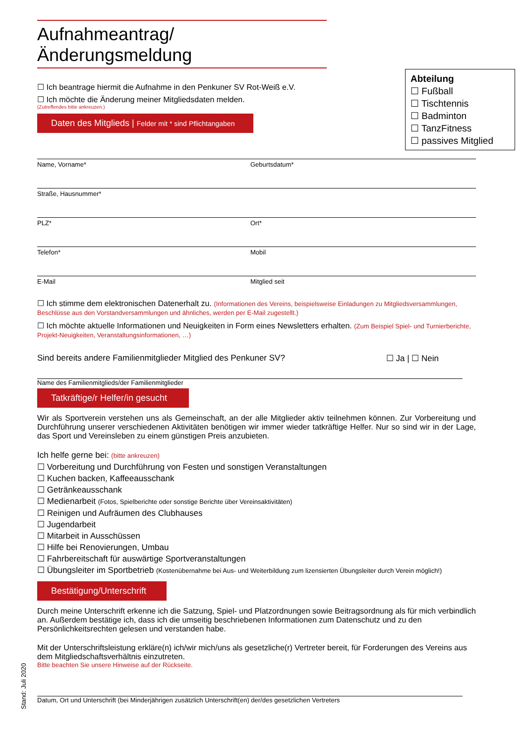Aufnahmeantrag/Änderungsmeldung
Abteilung
☐ Fußball
☐ Tischtennis
☐ Badminton
☐ TanzFitness
☐ passives Mitglied
☐ Ich beantrage hiermit die Aufnahme in den Penkuner SV Rot-Weiß e.V.
☐ Ich möchte die Änderung meiner Mitgliedsdaten melden.
(Zutreffendes bitte ankreuzen.)
Daten des Mitglieds | Felder mit * sind Pflichtangaben
Name, Vorname* Geburtsdatum*
Straße, Hausnummer*
PLZ* Ort*
Telefon* Mobil
E-Mail Mitglied seit
☐ Ich stimme dem elektronischen Datenerhalt zu. (Informationen des Vereins, beispielsweise Einladungen zu Mitgliedsversammlungen, Beschlüsse aus den Vorstandversammlungen und ähnliches, werden per E-Mail zugestellt.)
☐ Ich möchte aktuelle Informationen und Neuigkeiten in Form eines Newsletters erhalten. (Zum Beispiel Spiel- und Turnierberichte, Projekt-Neuigkeiten, Veranstaltungsinformationen, …)
Sind bereits andere Familienmitglieder Mitglied des Penkuner SV? ☐ Ja | ☐ Nein
Name des Familienmitglieds/der Familienmitglieder
Tatkräftige/r Helfer/in gesucht
Wir als Sportverein verstehen uns als Gemeinschaft, an der alle Mitglieder aktiv teilnehmen können. Zur Vorbereitung und Durchführung unserer verschiedenen Aktivitäten benötigen wir immer wieder tatkräftige Helfer. Nur so sind wir in der Lage, das Sport und Vereinsleben zu einem günstigen Preis anzubieten.
Ich helfe gerne bei: (bitte ankreuzen)
☐ Vorbereitung und Durchführung von Festen und sonstigen Veranstaltungen
☐ Kuchen backen, Kaffeeausschank
☐ Getränkeausschank
☐ Medienarbeit (Fotos, Spielberichte oder sonstige Berichte über Vereinsaktivitäten)
☐ Reinigen und Aufräumen des Clubhauses
☐ Jugendarbeit
☐ Mitarbeit in Ausschüssen
☐ Hilfe bei Renovierungen, Umbau
☐ Fahrbereitschaft für auswärtige Sportveranstaltungen
☐ Übungsleiter im Sportbetrieb (Kostenübernahme bei Aus- und Weiterbildung zum lizensierten Übungsleiter durch Verein möglich!)
Bestätigung/Unterschrift
Durch meine Unterschrift erkenne ich die Satzung, Spiel- und Platzordnungen sowie Beitragsordnung als für mich verbindlich an. Außerdem bestätige ich, dass ich die umseitig beschriebenen Informationen zum Datenschutz und zu den Persönlichkeitsrechten gelesen und verstanden habe.
Mit der Unterschriftsleistung erkläre(n) ich/wir mich/uns als gesetzliche(r) Vertreter bereit, für Forderungen des Vereins aus dem Mitgliedschaftsverhältnis einzutreten.
Bitte beachten Sie unsere Hinweise auf der Rückseite.
Datum, Ort und Unterschrift (bei Minderjährigen zusätzlich Unterschrift(en) der/des gesetzlichen Vertreters
Stand: Juli 2020